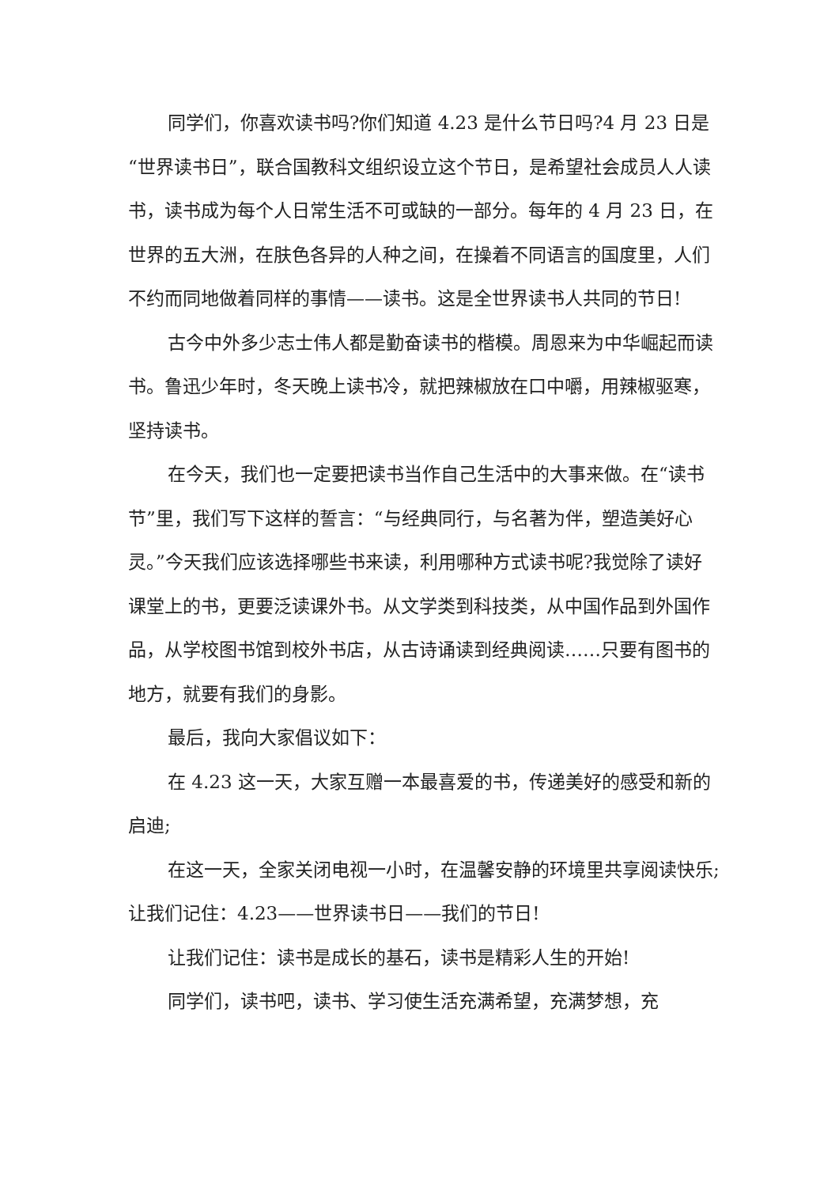同学们，你喜欢读书吗?你们知道 4.23 是什么节日吗?4 月 23 日是“世界读书日”，联合国教科文组织设立这个节日，是希望社会成员人人读书，读书成为每个人日常生活不可或缺的一部分。每年的 4 月 23 日，在世界的五大洲，在肤色各异的人种之间，在操着不同语言的国度里，人们不约而同地做着同样的事情——读书。这是全世界读书人共同的节日!
古今中外多少志士伟人都是勤奋读书的楷模。周恩来为中华崛起而读书。鲁迅少年时，冬天晚上读书冷，就把辣椒放在口中嚼，用辣椒驱寒，坚持读书。
在今天，我们也一定要把读书当作自己生活中的大事来做。在“读书节”里，我们写下这样的誓言：“与经典同行，与名著为伴，塑造美好心灵。”今天我们应该选择哪些书来读，利用哪种方式读书呢?我觉除了读好课堂上的书，更要泛读课外书。从文学类到科技类，从中国作品到外国作品，从学校图书馆到校外书店，从古诗诵读到经典阅读……只要有图书的地方，就要有我们的身影。
最后，我向大家倡议如下：
在 4.23 这一天，大家互赠一本最喜爱的书，传递美好的感受和新的启迪;
在这一天，全家关闭电视一小时，在温馨安静的环境里共享阅读快乐;让我们记住：4.23——世界读书日——我们的节日!
让我们记住：读书是成长的基石，读书是精彩人生的开始!
同学们，读书吧，读书、学习使生活充满希望，充满梦想，充